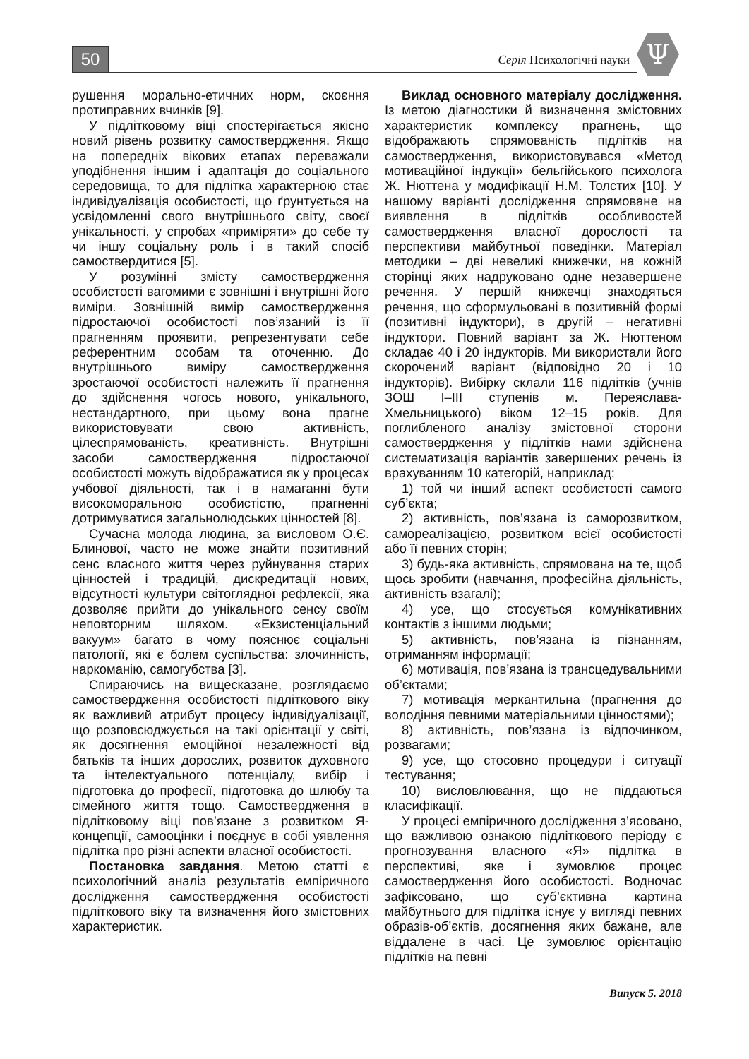50 Серія Психологічні науки Ψ
рушення морально-етичних норм, скоєння протиправних вчинків [9].
У підлітковому віці спостерігається якісно новий рівень розвитку самоствердження. Якщо на попередніх вікових етапах переважали уподібнення іншим і адаптація до соціального середовища, то для підлітка характерною стає індивідуалізація особистості, що ґрунтується на усвідомленні свого внутрішнього світу, своєї унікальності, у спробах «приміряти» до себе ту чи іншу соціальну роль і в такий спосіб самоствердитися [5].
У розумінні змісту самоствердження особистості вагомими є зовнішні і внутрішні його виміри. Зовнішній вимір самоствердження підростаючої особистості пов’язаний із її прагненням проявити, репрезентувати себе референтним особам та оточенню. До внутрішнього виміру самоствердження зростаючої особистості належить її прагнення до здійснення чогось нового, унікального, нестандартного, при цьому вона прагне використовувати свою активність, цілеспрямованість, креативність. Внутрішні засоби самоствердження підростаючої особистості можуть відображатися як у процесах учбової діяльності, так і в намаганні бути високоморальною особистістю, прагненні дотримуватися загальнолюдських цінностей [8].
Сучасна молода людина, за висловом О.Є. Блинової, часто не може знайти позитивний сенс власного життя через руйнування старих цінностей і традицій, дискредитації нових, відсутності культури світоглядної рефлексії, яка дозволяє прийти до унікального сенсу своїм неповторним шляхом. «Екзистенціальний вакуум» багато в чому пояснює соціальні патології, які є болем суспільства: злочинність, наркоманію, самогубства [3].
Спираючись на вищесказане, розглядаємо самоствердження особистості підліткового віку як важливий атрибут процесу індивідуалізації, що розповсюджується на такі орієнтації у світі, як досягнення емоційної незалежності від батьків та інших дорослих, розвиток духовного та інтелектуального потенціалу, вибір і підготовка до професії, підготовка до шлюбу та сімейного життя тощо. Самоствердження в підлітковому віці пов’язане з розвитком Я-концепції, самооцінки і поєднує в собі уявлення підлітка про різні аспекти власної особистості.
Постановка завдання. Метою статті є психологічний аналіз результатів емпіричного дослідження самоствердження особистості підліткового віку та визначення його змістовних характеристик.
Виклад основного матеріалу дослідження. Із метою діагностики й визначення змістовних характеристик комплексу прагнень, що відображають спрямованість підлітків на самоствердження, використовувався «Метод мотиваційної індукції» бельгійського психолога Ж. Нюттена у модифікації Н.М. Толстих [10]. У нашому варіанті дослідження спрямоване на виявлення в підлітків особливостей самоствердження власної дорослості та перспективи майбутньої поведінки. Матеріал методики – дві невеликі книжечки, на кожній сторінці яких надруковано одне незавершене речення. У першій книжечці знаходяться речення, що сформульовані в позитивній формі (позитивні індуктори), в другій – негативні індуктори. Повний варіант за Ж. Нюттеном складає 40 і 20 індукторів. Ми використали його скорочений варіант (відповідно 20 і 10 індукторів). Вибірку склали 116 підлітків (учнів ЗОШ І–ІІІ ступенів м. Переяслава-Хмельницького) віком 12–15 років. Для поглибленого аналізу змістовної сторони самоствердження у підлітків нами здійснена систематизація варіантів завершених речень із врахуванням 10 категорій, наприклад:
1) той чи інший аспект особистості самого суб’єкта;
2) активність, пов’язана із саморозвитком, самореалізацією, розвитком всієї особистості або її певних сторін;
3) будь-яка активність, спрямована на те, щоб щось зробити (навчання, професійна діяльність, активність взагалі);
4) усе, що стосується комунікативних контактів з іншими людьми;
5) активність, пов’язана із пізнанням, отриманням інформації;
6) мотивація, пов’язана із трансцедувальними об’єктами;
7) мотивація меркантильна (прагнення до володіння певними матеріальними цінностями);
8) активність, пов’язана із відпочинком, розвагами;
9) усе, що стосовно процедури і ситуації тестування;
10) висловлювання, що не піддаються класифікації.
У процесі емпіричного дослідження з’ясовано, що важливою ознакою підліткового періоду є прогнозування власного «Я» підлітка в перспективі, яке і зумовлює процес самоствердження його особистості. Водночас зафіксовано, що суб’єктивна картина майбутнього для підлітка існує у вигляді певних образів-об’єктів, досягнення яких бажане, але віддалене в часі. Це зумовлює орієнтацію підлітків на певні
Випуск 5. 2018